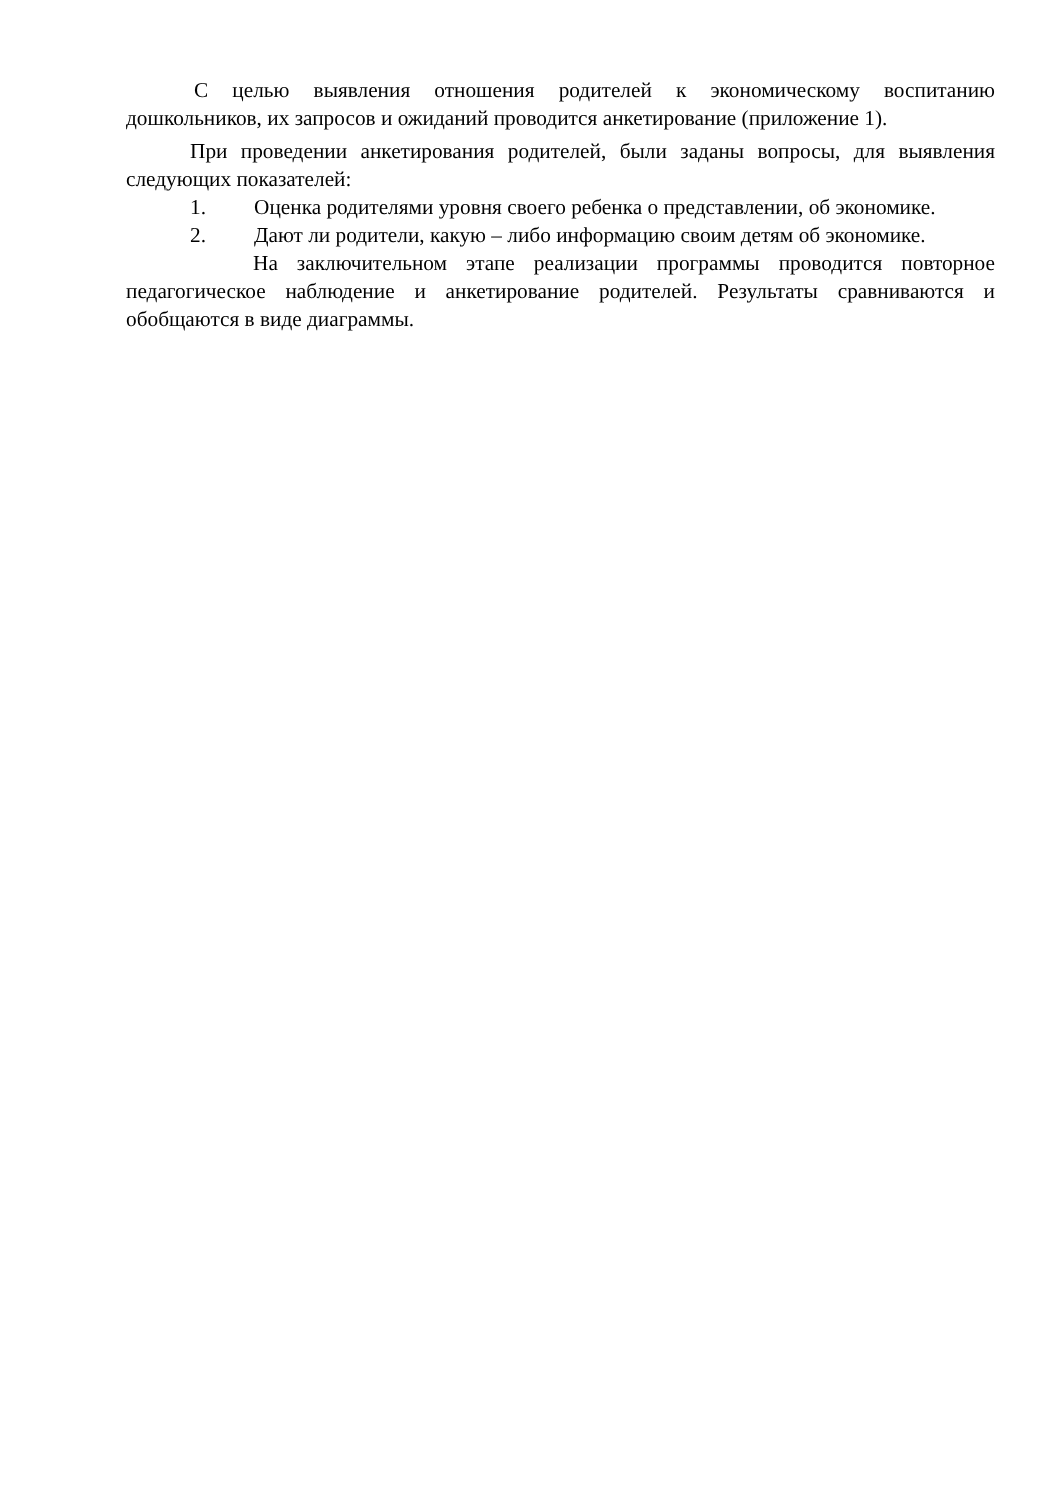С целью выявления отношения родителей к экономическому воспитанию дошкольников, их запросов и ожиданий проводится анкетирование (приложение 1).
При проведении анкетирования родителей, были заданы вопросы, для выявления следующих показателей:
1. Оценка родителями уровня своего ребенка о представлении, об экономике.
2. Дают ли родители, какую – либо информацию своим детям об экономике.
На заключительном этапе реализации программы проводится повторное педагогическое наблюдение и анкетирование родителей. Результаты сравниваются и обобщаются в виде диаграммы.